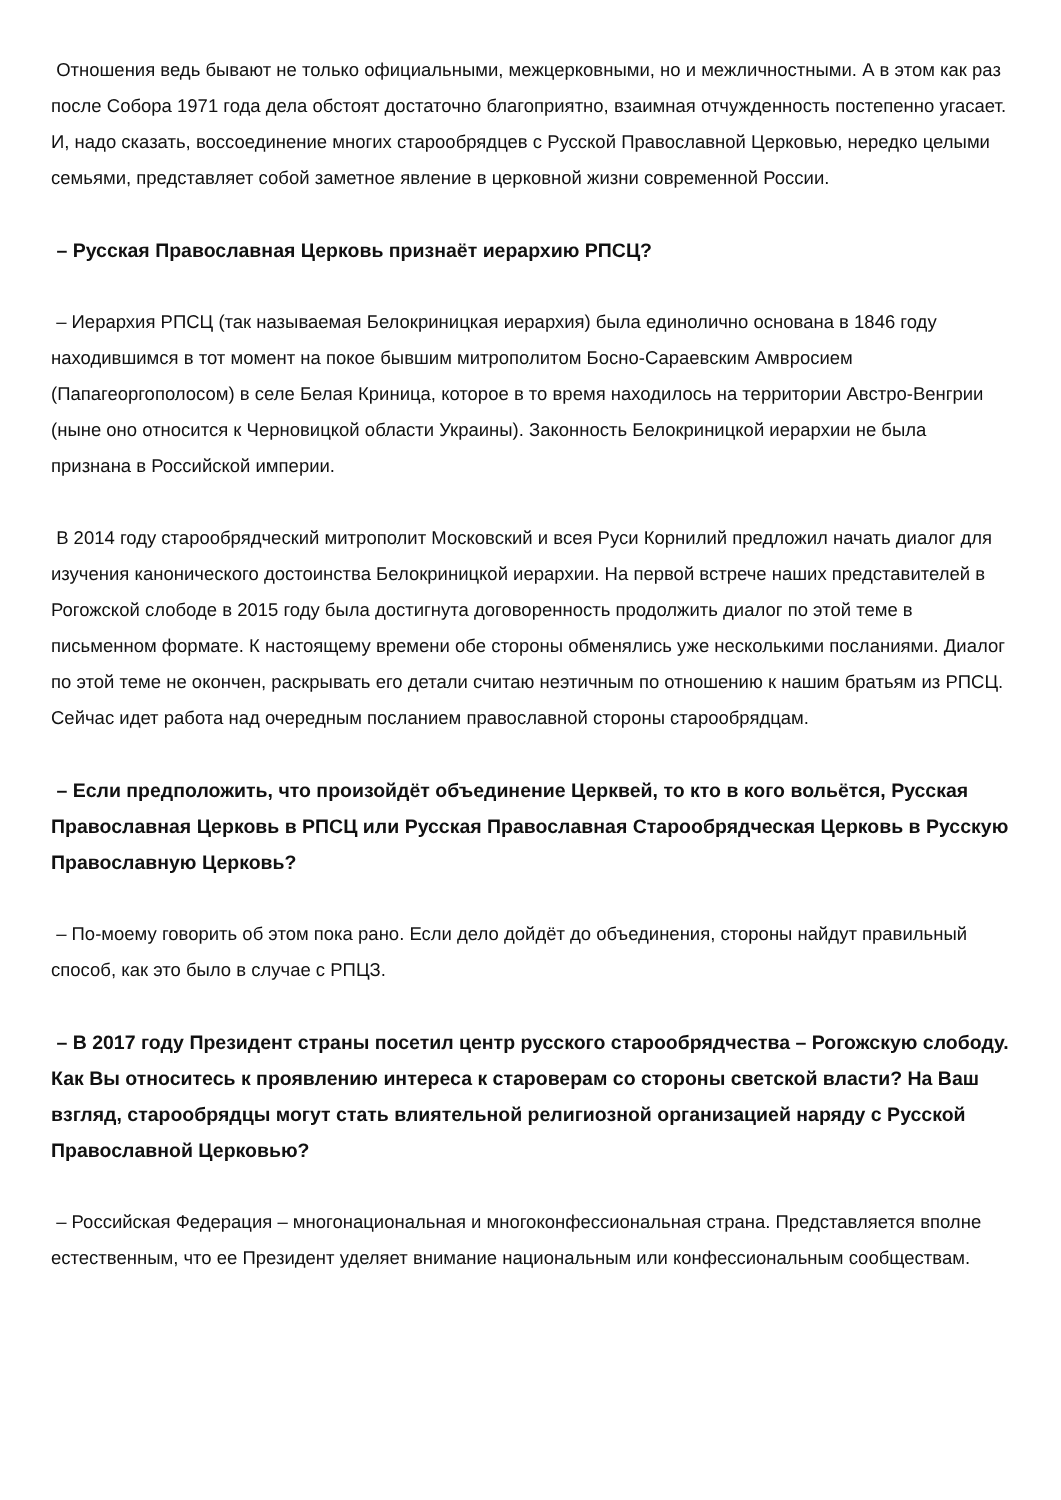Отношения ведь бывают не только официальными, межцерковными, но и межличностными. А в этом как раз после Собора 1971 года дела обстоят достаточно благоприятно, взаимная отчужденность постепенно угасает. И, надо сказать, воссоединение многих старообрядцев с Русской Православной Церковью, нередко целыми семьями, представляет собой заметное явление в церковной жизни современной России.
– Русская Православная Церковь признаёт иерархию РПСЦ?
– Иерархия РПСЦ (так называемая Белокриницкая иерархия) была единолично основана в 1846 году находившимся в тот момент на покое бывшим митрополитом Босно-Сараевским Амвросием (Папагеоргополосом) в селе Белая Криница, которое в то время находилось на территории Австро-Венгрии (ныне оно относится к Черновицкой области Украины). Законность Белокриницкой иерархии не была признана в Российской империи.
В 2014 году старообрядческий митрополит Московский и всея Руси Корнилий предложил начать диалог для изучения канонического достоинства Белокриницкой иерархии. На первой встрече наших представителей в Рогожской слободе в 2015 году была достигнута договоренность продолжить диалог по этой теме в письменном формате. К настоящему времени обе стороны обменялись уже несколькими посланиями. Диалог по этой теме не окончен, раскрывать его детали считаю неэтичным по отношению к нашим братьям из РПСЦ. Сейчас идет работа над очередным посланием православной стороны старообрядцам.
– Если предположить, что произойдёт объединение Церквей, то кто в кого вольётся, Русская Православная Церковь в РПСЦ или Русская Православная Старообрядческая Церковь в Русскую Православную Церковь?
– По-моему говорить об этом пока рано. Если дело дойдёт до объединения, стороны найдут правильный способ, как это было в случае с РПЦЗ.
– В 2017 году Президент страны посетил центр русского старообрядчества – Рогожскую слободу. Как Вы относитесь к проявлению интереса к староверам со стороны светской власти? На Ваш взгляд, старообрядцы могут стать влиятельной религиозной организацией наряду с Русской Православной Церковью?
– Российская Федерация – многонациональная и многоконфессиональная страна. Представляется вполне естественным, что ее Президент уделяет внимание национальным или конфессиональным сообществам.